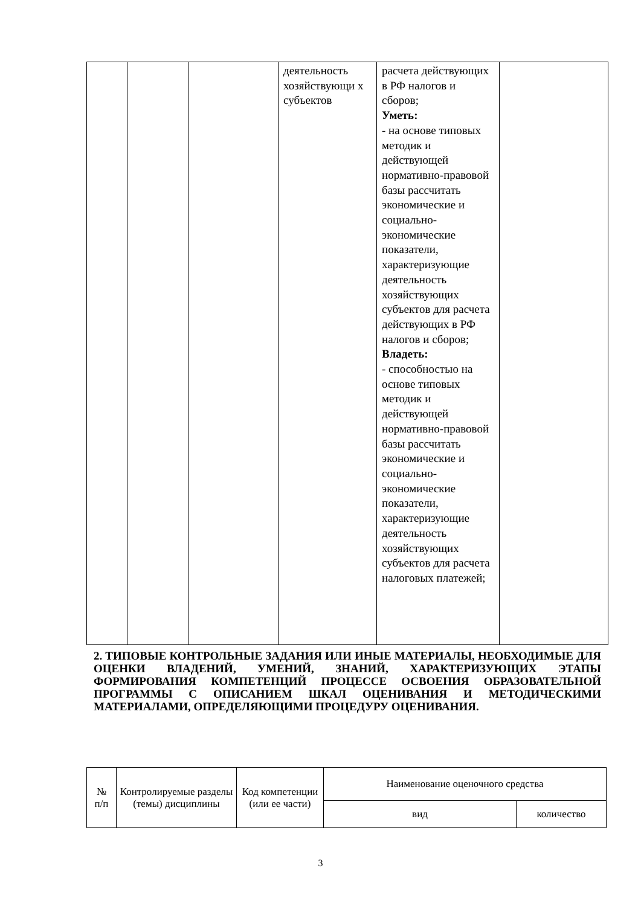| | | | деятельность хозяйствующи х субъектов | расчета действующих в РФ налогов и сборов; Уметь: - на основе типовых методик и действующей нормативно-правовой базы рассчитать экономические и социально-экономические показатели, характеризующие деятельность хозяйствующих субъектов для расчета действующих в РФ налогов и сборов; Владеть: - способностью на основе типовых методик и действующей нормативно-правовой базы рассчитать экономические и социально-экономические показатели, характеризующие деятельность хозяйствующих субъектов для расчета налоговых платежей; | |
2. ТИПОВЫЕ КОНТРОЛЬНЫЕ ЗАДАНИЯ ИЛИ ИНЫЕ МАТЕРИАЛЫ, НЕОБХОДИМЫЕ ДЛЯ ОЦЕНКИ ВЛАДЕНИЙ, УМЕНИЙ, ЗНАНИЙ, ХАРАКТЕРИЗУЮЩИХ ЭТАПЫ ФОРМИРОВАНИЯ КОМПЕТЕНЦИЙ ПРОЦЕССЕ ОСВОЕНИЯ ОБРАЗОВАТЕЛЬНОЙ ПРОГРАММЫ С ОПИСАНИЕМ ШКАЛ ОЦЕНИВАНИЯ И МЕТОДИЧЕСКИМИ МАТЕРИАЛАМИ, ОПРЕДЕЛЯЮЩИМИ ПРОЦЕДУРУ ОЦЕНИВАНИЯ.
| № п/п | Контролируемые разделы (темы) дисциплины | Код компетенции (или ее части) | Наименование оценочного средства | |
| --- | --- | --- | --- | --- |
| | | | вид | количество |
3